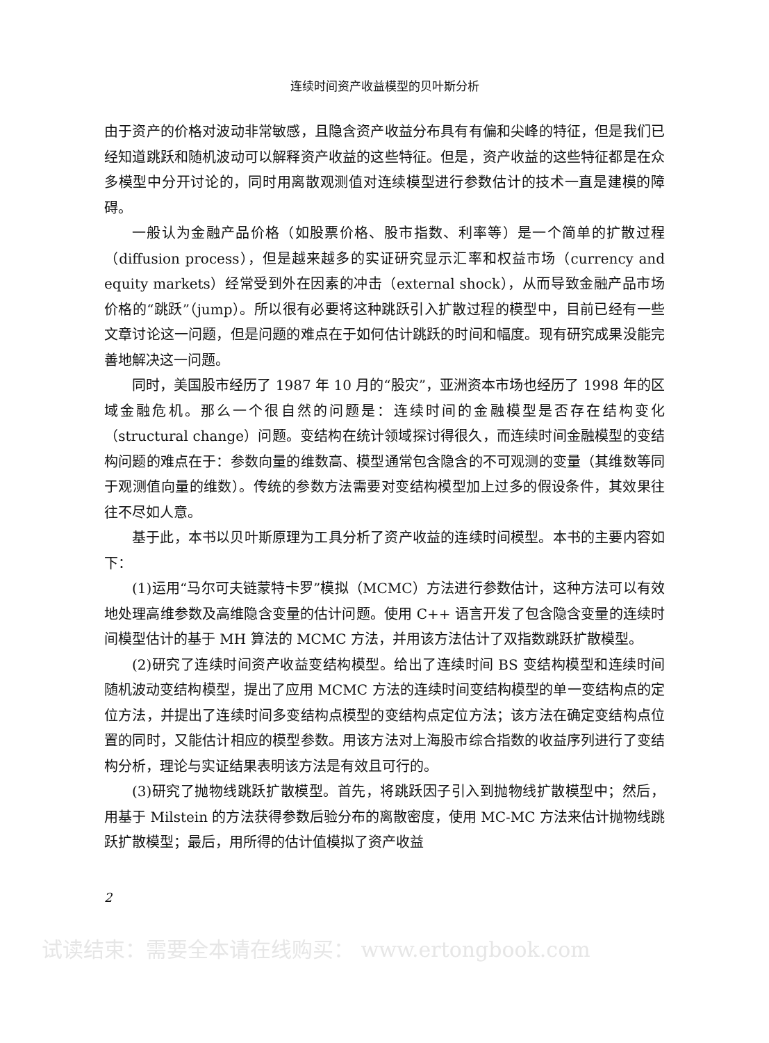连续时间资产收益模型的贝叶斯分析
由于资产的价格对波动非常敏感，且隐含资产收益分布具有有偏和尖峰的特征，但是我们已经知道跳跃和随机波动可以解释资产收益的这些特征。但是，资产收益的这些特征都是在众多模型中分开讨论的，同时用离散观测值对连续模型进行参数估计的技术一直是建模的障碍。
一般认为金融产品价格（如股票价格、股市指数、利率等）是一个简单的扩散过程（diffusion process），但是越来越多的实证研究显示汇率和权益市场（currency and equity markets）经常受到外在因素的冲击（external shock），从而导致金融产品市场价格的“跳跃”（jump）。所以很有必要将这种跳跃引入扩散过程的模型中，目前已经有一些文章讨论这一问题，但是问题的难点在于如何估计跳跃的时间和幅度。现有研究成果没能完善地解决这一问题。
同时，美国股市经历了 1987 年 10 月的“股灾”，亚洲资本市场也经历了 1998 年的区域金融危机。那么一个很自然的问题是：连续时间的金融模型是否存在结构变化（structural change）问题。变结构在统计领域探讨得很久，而连续时间金融模型的变结构问题的难点在于：参数向量的维数高、模型通常包含隐含的不可观测的变量（其维数等同于观测值向量的维数）。传统的参数方法需要对变结构模型加上过多的假设条件，其效果往往不尽如人意。
基于此，本书以贝叶斯原理为工具分析了资产收益的连续时间模型。本书的主要内容如下：
(1)运用“马尔可夫链蒙特卡罗”模拟（MCMC）方法进行参数估计，这种方法可以有效地处理高维参数及高维隐含变量的估计问题。使用 C++ 语言开发了包含隐含变量的连续时间模型估计的基于 MH 算法的 MCMC 方法，并用该方法估计了双指数跳跃扩散模型。
(2)研究了连续时间资产收益变结构模型。给出了连续时间 BS 变结构模型和连续时间随机波动变结构模型，提出了应用 MCMC 方法的连续时间变结构模型的单一变结构点的定位方法，并提出了连续时间多变结构点模型的变结构点定位方法；该方法在确定变结构点位置的同时，又能估计相应的模型参数。用该方法对上海股市综合指数的收益序列进行了变结构分析，理论与实证结果表明该方法是有效且可行的。
(3)研究了抛物线跳跃扩散模型。首先，将跳跃因子引入到抛物线扩散模型中；然后，用基于 Milstein 的方法获得参数后验分布的离散密度，使用 MC-MC 方法来估计抛物线跳跃扩散模型；最后，用所得的估计值模拟了资产收益
2
试读结束：需要全本请在线购买： www.ertongbook.com